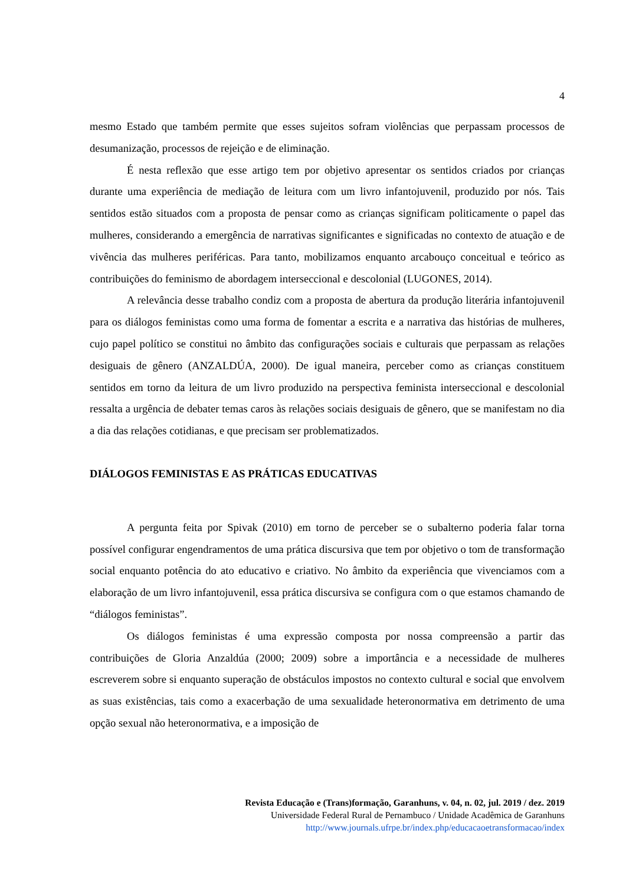4
mesmo Estado que também permite que esses sujeitos sofram violências que perpassam processos de desumanização, processos de rejeição e de eliminação.
É nesta reflexão que esse artigo tem por objetivo apresentar os sentidos criados por crianças durante uma experiência de mediação de leitura com um livro infantojuvenil, produzido por nós. Tais sentidos estão situados com a proposta de pensar como as crianças significam politicamente o papel das mulheres, considerando a emergência de narrativas significantes e significadas no contexto de atuação e de vivência das mulheres periféricas. Para tanto, mobilizamos enquanto arcabouço conceitual e teórico as contribuições do feminismo de abordagem interseccional e descolonial (LUGONES, 2014).
A relevância desse trabalho condiz com a proposta de abertura da produção literária infantojuvenil para os diálogos feministas como uma forma de fomentar a escrita e a narrativa das histórias de mulheres, cujo papel político se constitui no âmbito das configurações sociais e culturais que perpassam as relações desiguais de gênero (ANZALDÚA, 2000). De igual maneira, perceber como as crianças constituem sentidos em torno da leitura de um livro produzido na perspectiva feminista interseccional e descolonial ressalta a urgência de debater temas caros às relações sociais desiguais de gênero, que se manifestam no dia a dia das relações cotidianas, e que precisam ser problematizados.
DIÁLOGOS FEMINISTAS E AS PRÁTICAS EDUCATIVAS
A pergunta feita por Spivak (2010) em torno de perceber se o subalterno poderia falar torna possível configurar engendramentos de uma prática discursiva que tem por objetivo o tom de transformação social enquanto potência do ato educativo e criativo. No âmbito da experiência que vivenciamos com a elaboração de um livro infantojuvenil, essa prática discursiva se configura com o que estamos chamando de “diálogos feministas”.
Os diálogos feministas é uma expressão composta por nossa compreensão a partir das contribuições de Gloria Anzaldúa (2000; 2009) sobre a importância e a necessidade de mulheres escreverem sobre si enquanto superação de obstáculos impostos no contexto cultural e social que envolvem as suas existências, tais como a exacerbação de uma sexualidade heteronormativa em detrimento de uma opção sexual não heteronormativa, e a imposição de
Revista Educação e (Trans)formação, Garanhuns, v. 04, n. 02, jul. 2019 / dez. 2019
Universidade Federal Rural de Pernambuco / Unidade Acadêmica de Garanhuns
http://www.journals.ufrpe.br/index.php/educacaoetransformacao/index